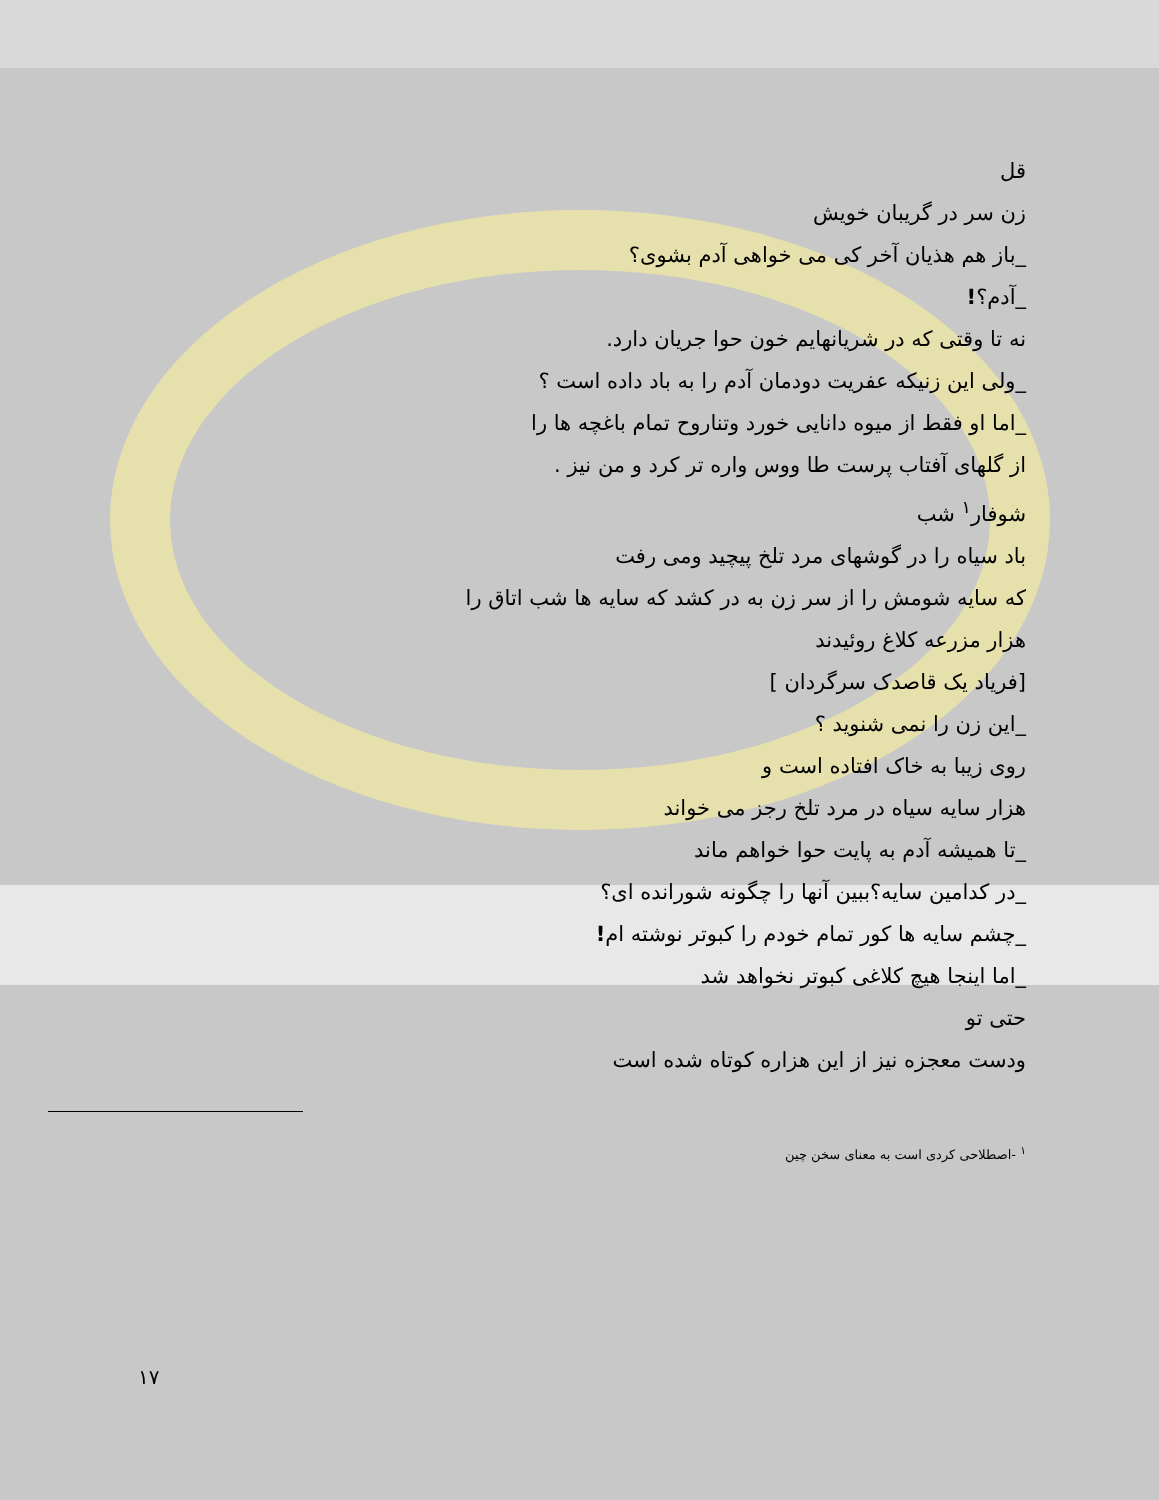قل
زن سر در گریبان خویش
_باز هم هذیان آخر کی می خواهی آدم بشوی؟
_آدم؟!
نه تا وقتی که در شریانهایم خون حوا جریان دارد.
_ولی این زنیکه عفریت دودمان آدم را به باد داده است ؟
_اما او فقط از میوه دانایی خورد وتناروح تمام باغچه ها را
از گلهای آفتاب پرست طا ووس واره تر کرد و من نیز .
شوفار<sup>۱</sup> شب
باد سیاه را در گوشهای مرد تلخ پیچید ومی رفت
که سایه شومش را از سر زن به در کشد که سایه ها شب اتاق را
هزار مزرعه کلاغ روئیدند
[فریاد یک قاصدک سرگردان ]
_این زن را نمی شنوید ؟
روی زیبا به خاک افتاده است و
هزار سایه سیاه در مرد تلخ رجز می خواند
_تا همیشه آدم به پایت حوا خواهم ماند
_در کدامین سایه؟ببین آنها را چگونه شورانده ای؟
_چشم سایه ها کور تمام خودم را کبوتر نوشته ام!
_اما اینجا هیچ کلاغی کبوتر نخواهد شد
حتی تو
ودست معجزه نیز از این هزاره کوتاه شده است
<sup>۱</sup> -اصطلاحی کردی است به معنای سخن چین
۱۷